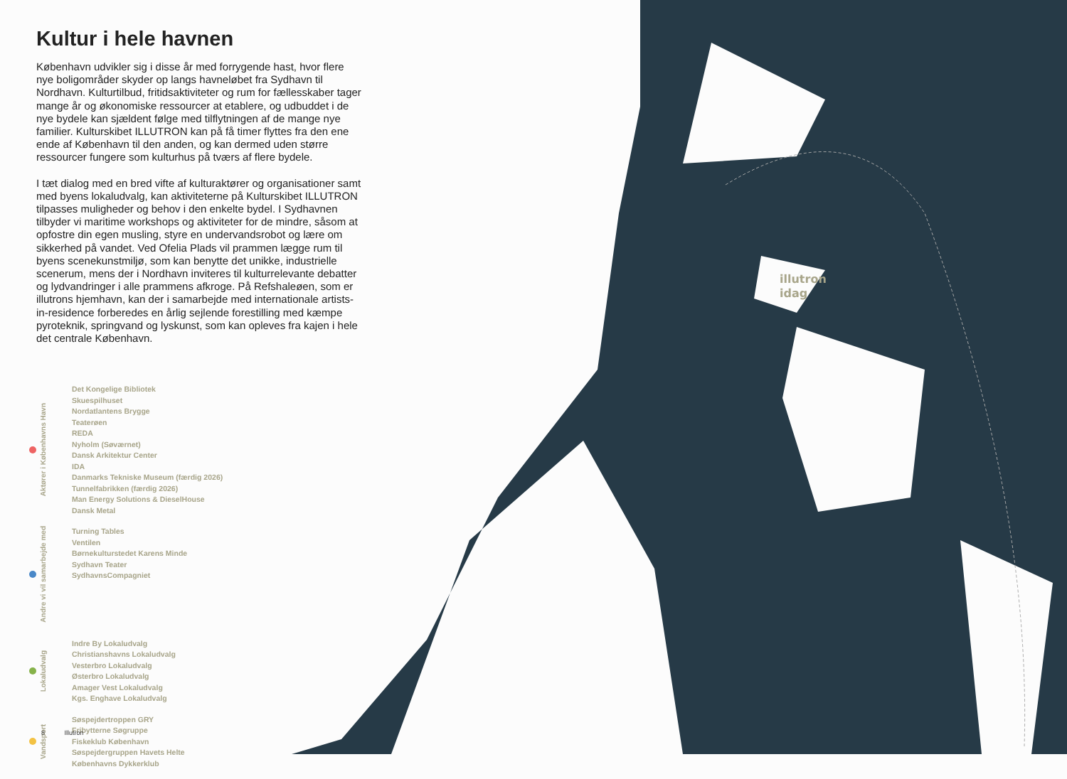illutron
idag
Kultur i hele havnen
København udvikler sig i disse år med forrygende hast, hvor flere nye boligområder skyder op langs havneløbet fra Sydhavn til Nordhavn. Kulturtilbud, fritidsaktiviteter og rum for fællesskaber tager mange år og økonomiske ressourcer at etablere, og udbuddet i de nye bydele kan sjældent følge med tilflytningen af de mange nye familier. Kulturskibet ILLUTRON kan på få timer flyttes fra den ene ende af København til den anden, og kan dermed uden større ressourcer fungere som kulturhus på tværs af flere bydele.
I tæt dialog med en bred vifte af kulturaktører og organisationer samt med byens lokaludvalg, kan aktiviteterne på Kulturskibet ILLUTRON tilpasses muligheder og behov i den enkelte bydel. I Sydhavnen tilbyder vi maritime workshops og aktiviteter for de mindre, såsom at opfostre din egen musling, styre en undervandsrobot og lære om sikkerhed på vandet. Ved Ofelia Plads vil prammen lægge rum til byens scenekunstmiljø, som kan benytte det unikke, industrielle scenerum, mens der i Nordhavn inviteres til kulturrelevante debatter og lydvandringer i alle prammens afkroge. På Refshaleøen, som er illutrons hjemhavn, kan der i samarbejde med internationale artists-in-residence forberedes en årlig sejlende forestilling med kæmpe pyroteknik, springvand og lyskunst, som kan opleves fra kajen i hele det centrale København.
Aktører i Københavns Havn
Det Kongelige Bibliotek
Skuespilhuset
Nordatlantens Brygge
Teaterøen
REDA
Nyholm (Søværnet)
Dansk Arkitektur Center
IDA
Danmarks Tekniske Museum (færdig 2026)
Tunnelfabrikken (færdig 2026)
Man Energy Solutions & DieselHouse
Dansk Metal
Andre vi vil samarbejde med
Turning Tables
Ventilen
Børnekulturstedet Karens Minde
Sydhavn Teater
SydhavnsCompagniet
Lokaludvalg
Indre By Lokaludvalg
Christianshavns Lokaludvalg
Vesterbro Lokaludvalg
Østerbro Lokaludvalg
Amager Vest Lokaludvalg
Kgs. Enghave Lokaludvalg
Vandsport
Søspejdertroppen GRY
Fribytterne Søgruppe
Fiskeklub København
Søspejdergruppen Havets Helte
Københavns Dykkerklub
8 Illutron